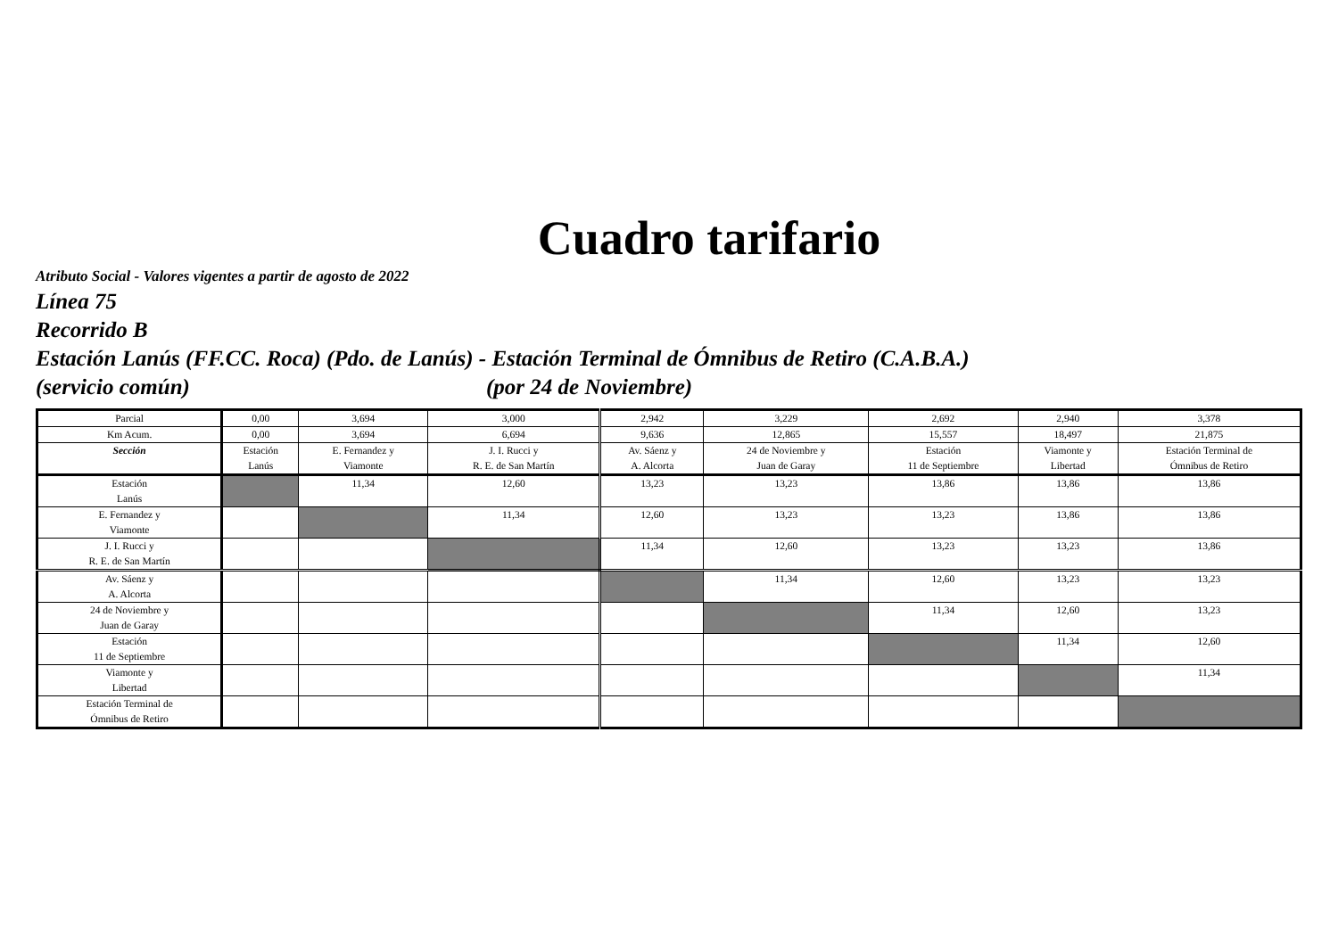Cuadro tarifario
Atributo Social - Valores vigentes a partir de agosto de 2022
Línea 75
Recorrido B
Estación Lanús (FF.CC. Roca) (Pdo. de Lanús) - Estación Terminal de Ómnibus de Retiro (C.A.B.A.)
(servicio común) (por 24 de Noviembre)
| Parcial | 0,00 | 3,694 | 3,000 | 2,942 | 3,229 | 2,692 | 2,940 | 3,378 |
| Km Acum. | 0,00 | 3,694 | 6,694 | 9,636 | 12,865 | 15,557 | 18,497 | 21,875 |
| Sección | Estación Lanús | E. Fernandez y Viamonte | J. I. Rucci y R. E. de San Martín | Av. Sáenz y A. Alcorta | 24 de Noviembre y Juan de Garay | Estación 11 de Septiembre | Viamonte y Libertad | Estación Terminal de Ómnibus de Retiro |
| Estación Lanús | | 11,34 | 12,60 | 13,23 | 13,23 | 13,86 | 13,86 | 13,86 |
| E. Fernandez y Viamonte | | | 11,34 | 12,60 | 13,23 | 13,23 | 13,86 | 13,86 |
| J. I. Rucci y R. E. de San Martín | | | | 11,34 | 12,60 | 13,23 | 13,23 | 13,86 |
| Av. Sáenz y A. Alcorta | | | | | 11,34 | 12,60 | 13,23 | 13,23 |
| 24 de Noviembre y Juan de Garay | | | | | | 11,34 | 12,60 | 13,23 |
| Estación 11 de Septiembre | | | | | | | 11,34 | 12,60 |
| Viamonte y Libertad | | | | | | | | 11,34 |
| Estación Terminal de Ómnibus de Retiro | | | | | | | | |